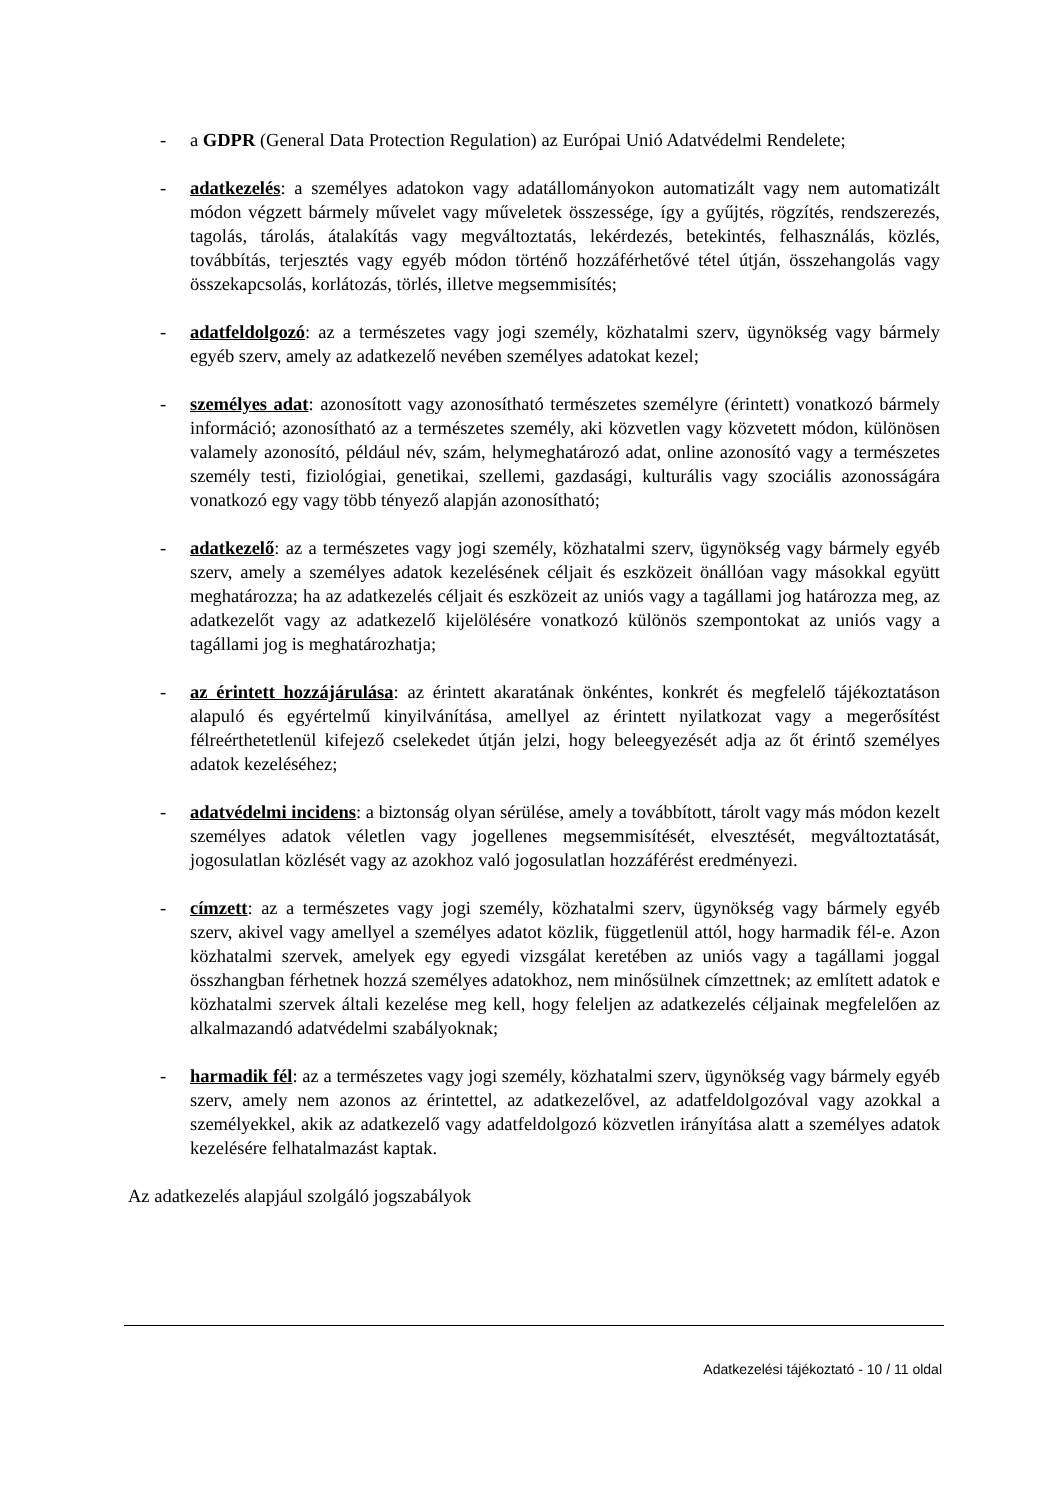- a GDPR (General Data Protection Regulation) az Európai Unió Adatvédelmi Rendelete;
- adatkezelés: a személyes adatokon vagy adatállományokon automatizált vagy nem automatizált módon végzett bármely művelet vagy műveletek összessége, így a gyűjtés, rögzítés, rendszerezés, tagolás, tárolás, átalakítás vagy megváltoztatás, lekérdezés, betekintés, felhasználás, közlés, továbbítás, terjesztés vagy egyéb módon történő hozzáférhetővé tétel útján, összehangolás vagy összekapcsolás, korlátozás, törlés, illetve megsemmisítés;
- adatfeldolgozó: az a természetes vagy jogi személy, közhatalmi szerv, ügynökség vagy bármely egyéb szerv, amely az adatkezelő nevében személyes adatokat kezel;
- személyes adat: azonosított vagy azonosítható természetes személyre (érintett) vonatkozó bármely információ; azonosítható az a természetes személy, aki közvetlen vagy közvetett módon, különösen valamely azonosító, például név, szám, helymeghatározó adat, online azonosító vagy a természetes személy testi, fiziológiai, genetikai, szellemi, gazdasági, kulturális vagy szociális azonosságára vonatkozó egy vagy több tényező alapján azonosítható;
- adatkezelő: az a természetes vagy jogi személy, közhatalmi szerv, ügynökség vagy bármely egyéb szerv, amely a személyes adatok kezelésének céljait és eszközeit önállóan vagy másokkal együtt meghatározza; ha az adatkezelés céljait és eszközeit az uniós vagy a tagállami jog határozza meg, az adatkezelőt vagy az adatkezelő kijelölésére vonatkozó különös szempontokat az uniós vagy a tagállami jog is meghatározhatja;
- az érintett hozzájárulása: az érintett akaratának önkéntes, konkrét és megfelelő tájékoztatáson alapuló és egyértelmű kinyilvánítása, amellyel az érintett nyilatkozat vagy a megerősítést félreérthetetlenül kifejező cselekedet útján jelzi, hogy beleegyezését adja az őt érintő személyes adatok kezeléséhez;
- adatvédelmi incidens: a biztonság olyan sérülése, amely a továbbított, tárolt vagy más módon kezelt személyes adatok véletlen vagy jogellenes megsemmisítését, elvesztését, megváltoztatását, jogosulatlan közlését vagy az azokhoz való jogosulatlan hozzáférést eredményezi.
- címzett: az a természetes vagy jogi személy, közhatalmi szerv, ügynökség vagy bármely egyéb szerv, akivel vagy amellyel a személyes adatot közlik, függetlenül attól, hogy harmadik fél-e. Azon közhatalmi szervek, amelyek egy egyedi vizsgálat keretében az uniós vagy a tagállami joggal összhangban férhetnek hozzá személyes adatokhoz, nem minősülnek címzettnek; az említett adatok e közhatalmi szervek általi kezelése meg kell, hogy feleljen az adatkezelés céljainak megfelelően az alkalmazandó adatvédelmi szabályoknak;
- harmadik fél: az a természetes vagy jogi személy, közhatalmi szerv, ügynökség vagy bármely egyéb szerv, amely nem azonos az érintettel, az adatkezelővel, az adatfeldolgozóval vagy azokkal a személyekkel, akik az adatkezelő vagy adatfeldolgozó közvetlen irányítása alatt a személyes adatok kezelésére felhatalmazást kaptak.
Az adatkezelés alapjául szolgáló jogszabályok
Adatkezelési tájékoztató - 10 / 11 oldal